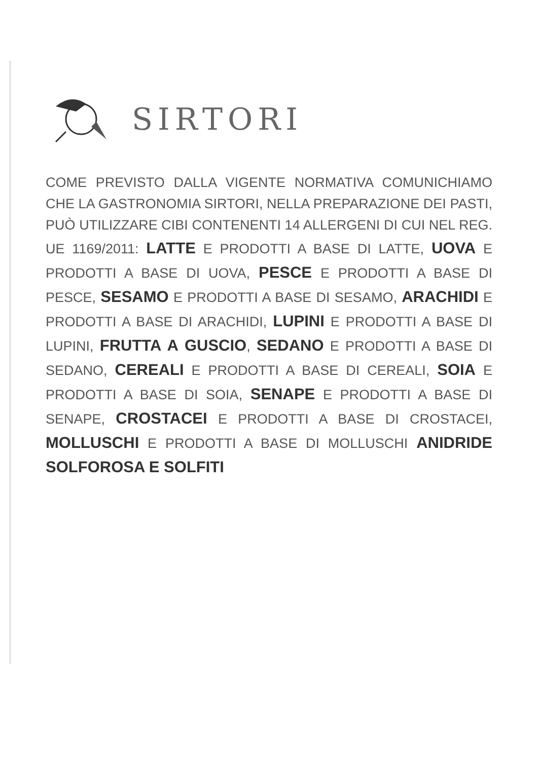SIRTORI
COME PREVISTO DALLA VIGENTE NORMATIVA COMUNICHIAMO CHE LA GASTRONOMIA SIRTORI, NELLA PREPARAZIONE DEI PASTI, PUÒ UTILIZZARE CIBI CONTENENTI 14 ALLERGENI DI CUI NEL REG. UE 1169/2011: LATTE E PRODOTTI A BASE DI LATTE, UOVA E PRODOTTI A BASE DI UOVA, PESCE E PRODOTTI A BASE DI PESCE, SESAMO E PRODOTTI A BASE DI SESAMO, ARACHIDI E PRODOTTI A BASE DI ARACHIDI, LUPINI E PRODOTTI A BASE DI LUPINI, FRUTTA A GUSCIO, SEDANO E PRODOTTI A BASE DI SEDANO, CEREALI E PRODOTTI A BASE DI CEREALI, SOIA E PRODOTTI A BASE DI SOIA, SENAPE E PRODOTTI A BASE DI SENAPE, CROSTACEI E PRODOTTI A BASE DI CROSTACEI, MOLLUSCHI E PRODOTTI A BASE DI MOLLUSCHI ANIDRIDE SOLFOROSA E SOLFITI